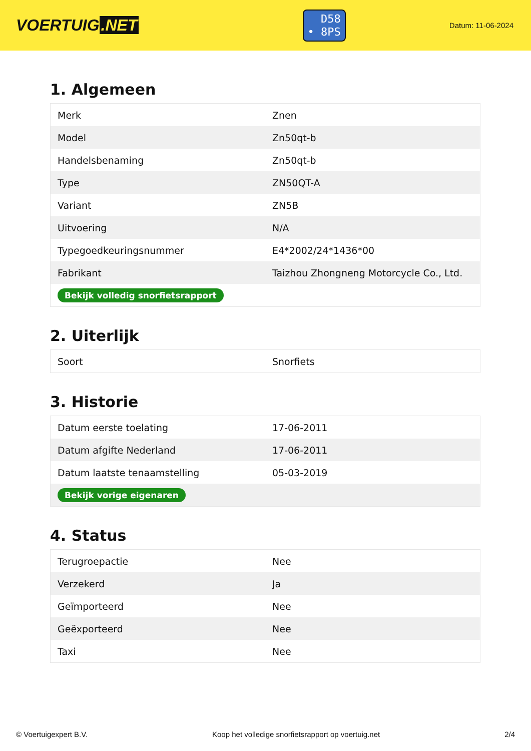VOERTUIG.NET
D58
• 8PS
Datum: 11-06-2024
1. Algemeen
| Merk | Znen |
| Model | Zn50qt-b |
| Handelsbenaming | Zn50qt-b |
| Type | ZN50QT-A |
| Variant | ZN5B |
| Uitvoering | N/A |
| Typegoedkeuringsnummer | E4*2002/24*1436*00 |
| Fabrikant | Taizhou Zhongneng Motorcycle Co., Ltd. |
| Bekijk volledig snorfietsrapport | |
2. Uiterlijk
| Soort | Snorfiets |
3. Historie
| Datum eerste toelating | 17-06-2011 |
| Datum afgifte Nederland | 17-06-2011 |
| Datum laatste tenaamstelling | 05-03-2019 |
| Bekijk vorige eigenaren | |
4. Status
| Terugroepactie | Nee |
| Verzekerd | Ja |
| Geïmporteerd | Nee |
| Geëxporteerd | Nee |
| Taxi | Nee |
© Voertuigexpert B.V. Koop het volledige snorfietsrapport op voertuig.net 2/4